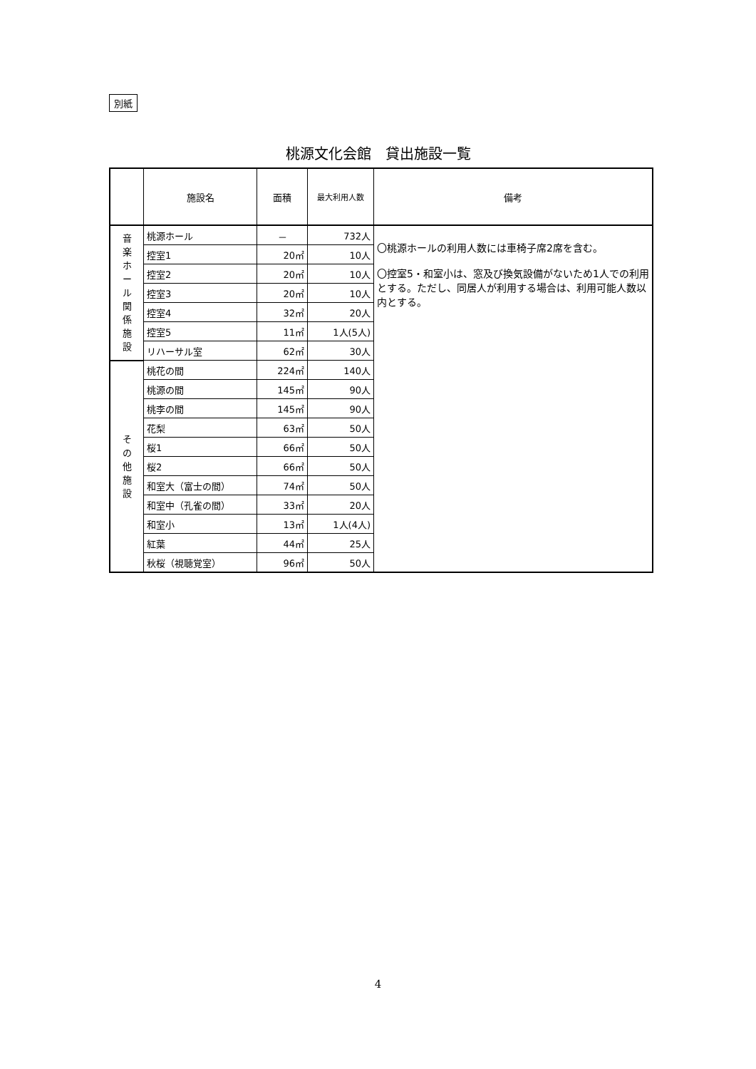別紙
桃源文化会館　貸出施設一覧
| | 施設名 | 面積 | 最大利用人数 | 備考 |
| --- | --- | --- | --- | --- |
| 音 楽 ホ ー ル 関 係 施 設 | 桃源ホール | － | 732人 | 〇桃源ホールの利用人数には車椅子席2席を含む。 〇控室5・和室小は、窓及び換気設備がないため1人での利用とする。ただし、同居人が利用する場合は、利用可能人数以内とする。 |
| | 控室1 | 20㎡ | 10人 | |
| | 控室2 | 20㎡ | 10人 | |
| | 控室3 | 20㎡ | 10人 | |
| | 控室4 | 32㎡ | 20人 | |
| | 控室5 | 11㎡ | 1人(5人) | |
| | リハーサル室 | 62㎡ | 30人 | |
| そ の 他 施 設 | 桃花の間 | 224㎡ | 140人 | |
| | 桃源の間 | 145㎡ | 90人 | |
| | 桃李の間 | 145㎡ | 90人 | |
| | 花梨 | 63㎡ | 50人 | |
| | 桜1 | 66㎡ | 50人 | |
| | 桜2 | 66㎡ | 50人 | |
| | 和室大（富士の間） | 74㎡ | 50人 | |
| | 和室中（孔雀の間） | 33㎡ | 20人 | |
| | 和室小 | 13㎡ | 1人(4人) | |
| | 紅葉 | 44㎡ | 25人 | |
| | 秋桜（視聴覚室） | 96㎡ | 50人 | |
4